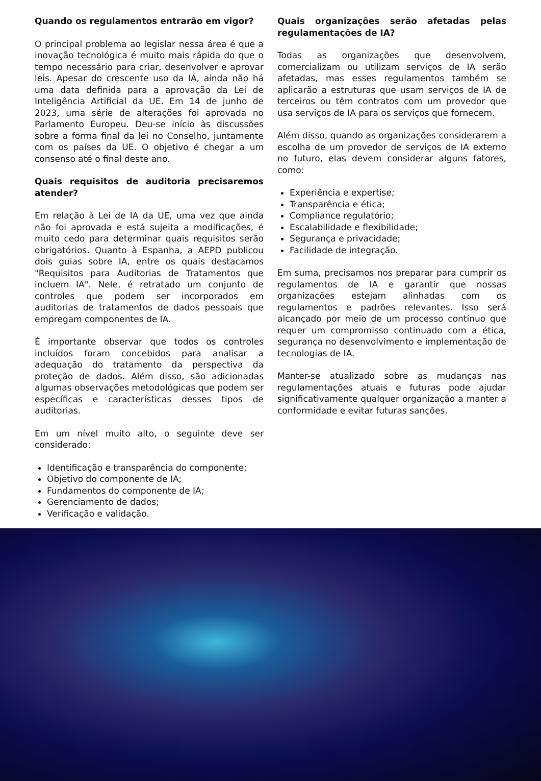Quando os regulamentos entrarão em vigor?
O principal problema ao legislar nessa área é que a inovação tecnológica é muito mais rápida do que o tempo necessário para criar, desenvolver e aprovar leis. Apesar do crescente uso da IA, ainda não há uma data definida para a aprovação da Lei de Inteligência Artificial da UE. Em 14 de junho de 2023, uma série de alterações foi aprovada no Parlamento Europeu. Deu-se início às discussões sobre a forma final da lei no Conselho, juntamente com os países da UE. O objetivo é chegar a um consenso até o final deste ano.
Quais requisitos de auditoria precisaremos atender?
Em relação à Lei de IA da UE, uma vez que ainda não foi aprovada e está sujeita a modificações, é muito cedo para determinar quais requisitos serão obrigatórios. Quanto à Espanha, a AEPD publicou dois guias sobre IA, entre os quais destacamos "Requisitos para Auditorias de Tratamentos que incluem IA". Nele, é retratado um conjunto de controles que podem ser incorporados em auditorias de tratamentos de dados pessoais que empregam componentes de IA.
É importante observar que todos os controles incluídos foram concebidos para analisar a adequação do tratamento da perspectiva da proteção de dados. Além disso, são adicionadas algumas observações metodológicas que podem ser específicas e características desses tipos de auditorias.
Em um nível muito alto, o seguinte deve ser considerado:
Identificação e transparência do componente;
Objetivo do componente de IA;
Fundamentos do componente de IA;
Gerenciamento de dados;
Verificação e validação.
Quais organizações serão afetadas pelas regulamentações de IA?
Todas as organizações que desenvolvem, comercializam ou utilizam serviços de IA serão afetadas, mas esses regulamentos também se aplicarão a estruturas que usam serviços de IA de terceiros ou têm contratos com um provedor que usa serviços de IA para os serviços que fornecem.
Além disso, quando as organizações considerarem a escolha de um provedor de serviços de IA externo no futuro, elas devem considerar alguns fatores, como:
Experiência e expertise;
Transparência e ética;
Compliance regulatório;
Escalabilidade e flexibilidade;
Segurança e privacidade;
Facilidade de integração.
Em suma, precisamos nos preparar para cumprir os regulamentos de IA e garantir que nossas organizações estejam alinhadas com os regulamentos e padrões relevantes. Isso será alcançado por meio de um processo contínuo que requer um compromisso continuado com a ética, segurança no desenvolvimento e implementação de tecnologias de IA.
Manter-se atualizado sobre as mudanças nas regulamentações atuais e futuras pode ajudar significativamente qualquer organização a manter a conformidade e evitar futuras sanções.